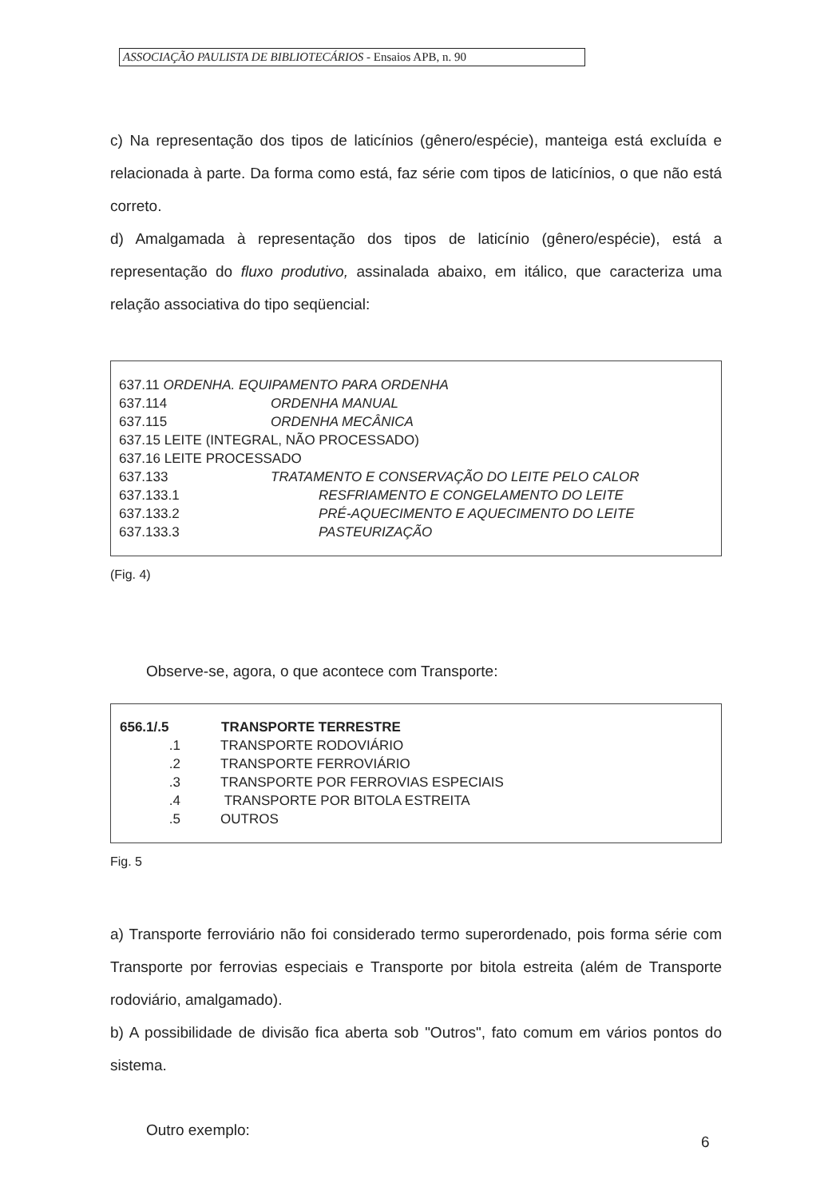ASSOCIAÇÃO PAULISTA DE BIBLIOTECÁRIOS - Ensaios APB, n. 90
c) Na representação dos tipos de laticínios (gênero/espécie), manteiga está excluída e relacionada à parte. Da forma como está, faz série com tipos de laticínios, o que não está correto.
d) Amalgamada à representação dos tipos de laticínio (gênero/espécie), está a representação do fluxo produtivo, assinalada abaixo, em itálico, que caracteriza uma relação associativa do tipo seqüencial:
| 637.11 ORDENHA. EQUIPAMENTO PARA ORDENHA | |
| 637.114 | ORDENHA MANUAL |
| 637.115 | ORDENHA MECÂNICA |
| 637.15 LEITE (INTEGRAL, NÃO PROCESSADO) | |
| 637.16 LEITE PROCESSADO | |
| 637.133 | TRATAMENTO E CONSERVAÇÃO DO LEITE PELO CALOR |
| 637.133.1 | RESFRIAMENTO E CONGELAMENTO DO LEITE |
| 637.133.2 | PRÉ-AQUECIMENTO E AQUECIMENTO DO LEITE |
| 637.133.3 | PASTEURIZAÇÃO |
(Fig. 4)
Observe-se, agora, o que acontece com Transporte:
| 656.1/.5 | TRANSPORTE TERRESTRE |
| --- | --- |
| .1 | TRANSPORTE RODOVIÁRIO |
| .2 | TRANSPORTE FERROVIÁRIO |
| .3 | TRANSPORTE POR FERROVIAS ESPECIAIS |
| .4 | TRANSPORTE POR BITOLA ESTREITA |
| .5 | OUTROS |
Fig. 5
a) Transporte ferroviário não foi considerado termo superordenado, pois forma série com Transporte por ferrovias especiais e Transporte por bitola estreita (além de Transporte rodoviário, amalgamado).
b) A possibilidade de divisão fica aberta sob "Outros", fato comum em vários pontos do sistema.
Outro exemplo:
6